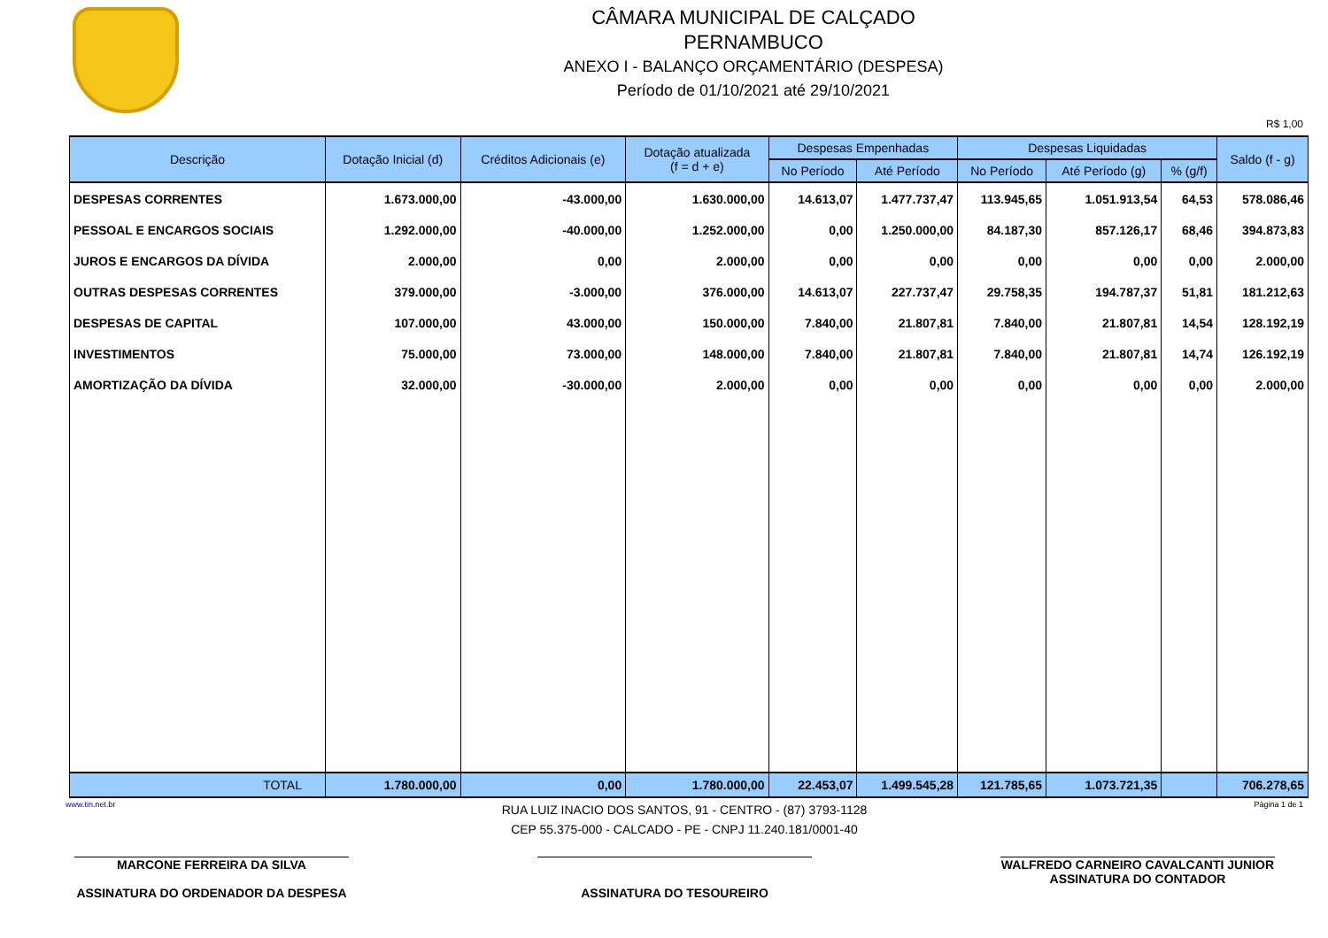CÂMARA MUNICIPAL DE CALÇADO
PERNAMBUCO
ANEXO I - BALANÇO ORÇAMENTÁRIO (DESPESA)
Período de 01/10/2021 até 29/10/2021
R$ 1,00
| Descrição | Dotação Inicial (d) | Créditos Adicionais (e) | Dotação atualizada (f = d + e) | Despesas Empenhadas | | Despesas Liquidadas | | | Saldo (f - g) |
| --- | --- | --- | --- | --- | --- | --- | --- | --- | --- |
| | | | | No Período | Até Período | No Período | Até Período (g) | % (g/f) | |
| DESPESAS CORRENTES | 1.673.000,00 | -43.000,00 | 1.630.000,00 | 14.613,07 | 1.477.737,47 | 113.945,65 | 1.051.913,54 | 64,53 | 578.086,46 |
| PESSOAL E ENCARGOS SOCIAIS | 1.292.000,00 | -40.000,00 | 1.252.000,00 | 0,00 | 1.250.000,00 | 84.187,30 | 857.126,17 | 68,46 | 394.873,83 |
| JUROS E ENCARGOS DA DÍVIDA | 2.000,00 | 0,00 | 2.000,00 | 0,00 | 0,00 | 0,00 | 0,00 | 0,00 | 2.000,00 |
| OUTRAS DESPESAS CORRENTES | 379.000,00 | -3.000,00 | 376.000,00 | 14.613,07 | 227.737,47 | 29.758,35 | 194.787,37 | 51,81 | 181.212,63 |
| DESPESAS DE CAPITAL | 107.000,00 | 43.000,00 | 150.000,00 | 7.840,00 | 21.807,81 | 7.840,00 | 21.807,81 | 14,54 | 128.192,19 |
| INVESTIMENTOS | 75.000,00 | 73.000,00 | 148.000,00 | 7.840,00 | 21.807,81 | 7.840,00 | 21.807,81 | 14,74 | 126.192,19 |
| AMORTIZAÇÃO DA DÍVIDA | 32.000,00 | -30.000,00 | 2.000,00 | 0,00 | 0,00 | 0,00 | 0,00 | 0,00 | 2.000,00 |
| TOTAL | 1.780.000,00 | 0,00 | 1.780.000,00 | 22.453,07 | 1.499.545,28 | 121.785,65 | 1.073.721,35 | | 706.278,65 |
www.tin.net.br RUA LUIZ INACIO DOS SANTOS, 91 - CENTRO - (87) 3793-1128
CEP 55.375-000 - CALCADO - PE - CNPJ 11.240.181/0001-40 Página 1 de 1
MARCONE FERREIRA DA SILVA
ASSINATURA DO ORDENADOR DA DESPESA
ASSINATURA DO TESOUREIRO WALFREDO CARNEIRO CAVALCANTI JUNIOR
ASSINATURA DO CONTADOR